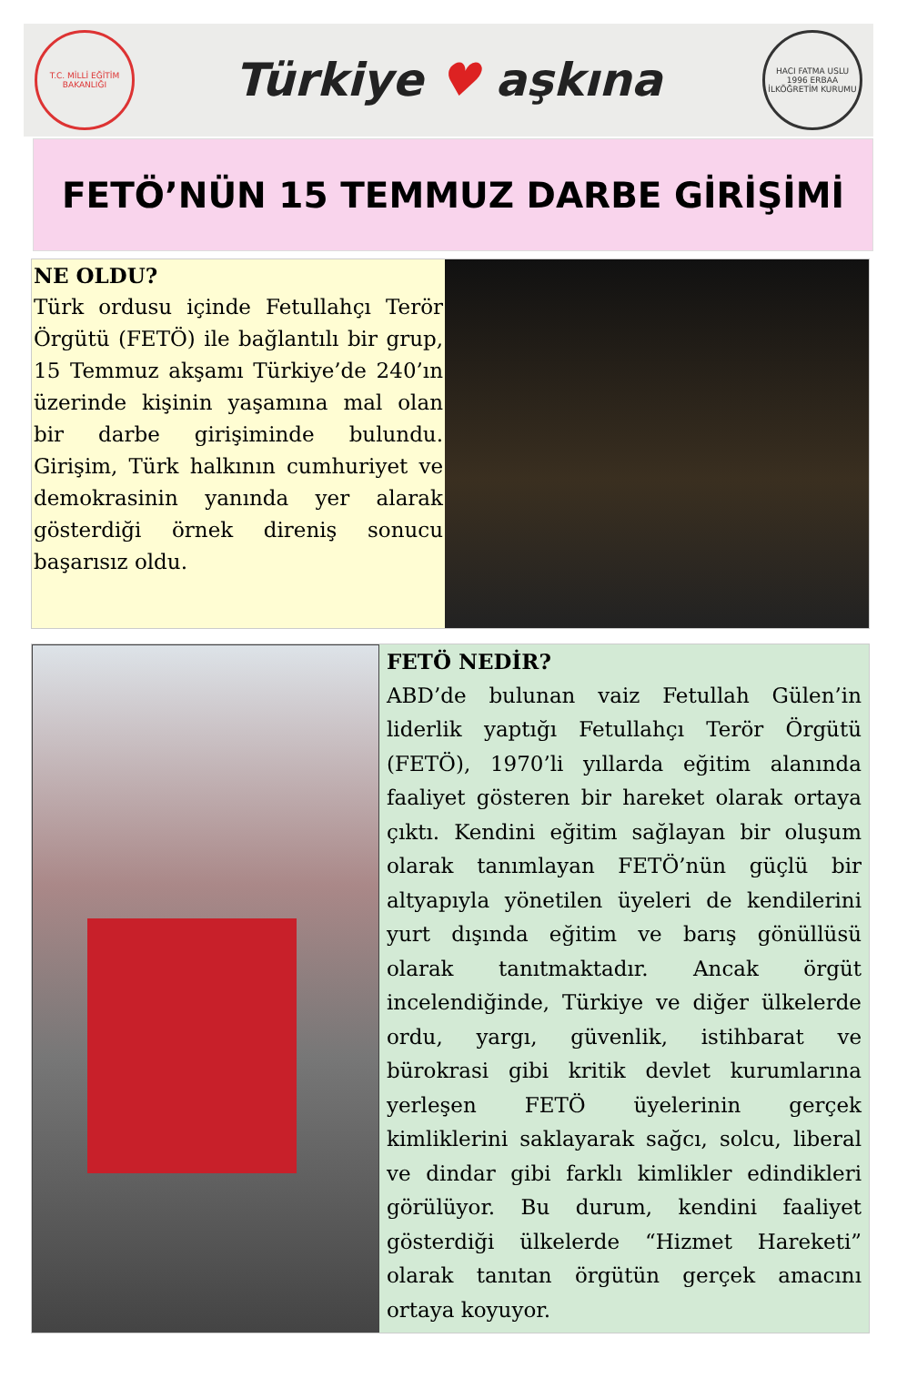T.C. MİLLİ EĞİTİM BAKANLIĞI
Türkiye ♥ aşkına
HACI FATMA USLU 1996 ERBAA İLKÖĞRETİM KURUMU
FETÖ’NÜN 15 TEMMUZ DARBE GİRİŞİMİ
NE OLDU?
Türk ordusu içinde Fetullahçı Terör Örgütü (FETÖ) ile bağlantılı bir grup, 15 Temmuz akşamı Türkiye’de 240’ın üzerinde kişinin yaşamına mal olan bir darbe girişiminde bulundu. Girişim, Türk halkının cumhuriyet ve demokrasinin yanında yer alarak gösterdiği örnek direniş sonucu başarısız oldu.
FETÖ NEDİR?
ABD’de bulunan vaiz Fetullah Gülen’in liderlik yaptığı Fetullahçı Terör Örgütü (FETÖ), 1970’li yıllarda eğitim alanında faaliyet gösteren bir hareket olarak ortaya çıktı. Kendini eğitim sağlayan bir oluşum olarak tanımlayan FETÖ’nün güçlü bir altyapıyla yönetilen üyeleri de kendilerini yurt dışında eğitim ve barış gönüllüsü olarak tanıtmaktadır. Ancak örgüt incelendiğinde, Türkiye ve diğer ülkelerde ordu, yargı, güvenlik, istihbarat ve bürokrasi gibi kritik devlet kurumlarına yerleşen FETÖ üyelerinin gerçek kimliklerini saklayarak sağcı, solcu, liberal ve dindar gibi farklı kimlikler edindikleri görülüyor. Bu durum, kendini faaliyet gösterdiği ülkelerde “Hizmet Hareketi” olarak tanıtan örgütün gerçek amacını ortaya koyuyor.